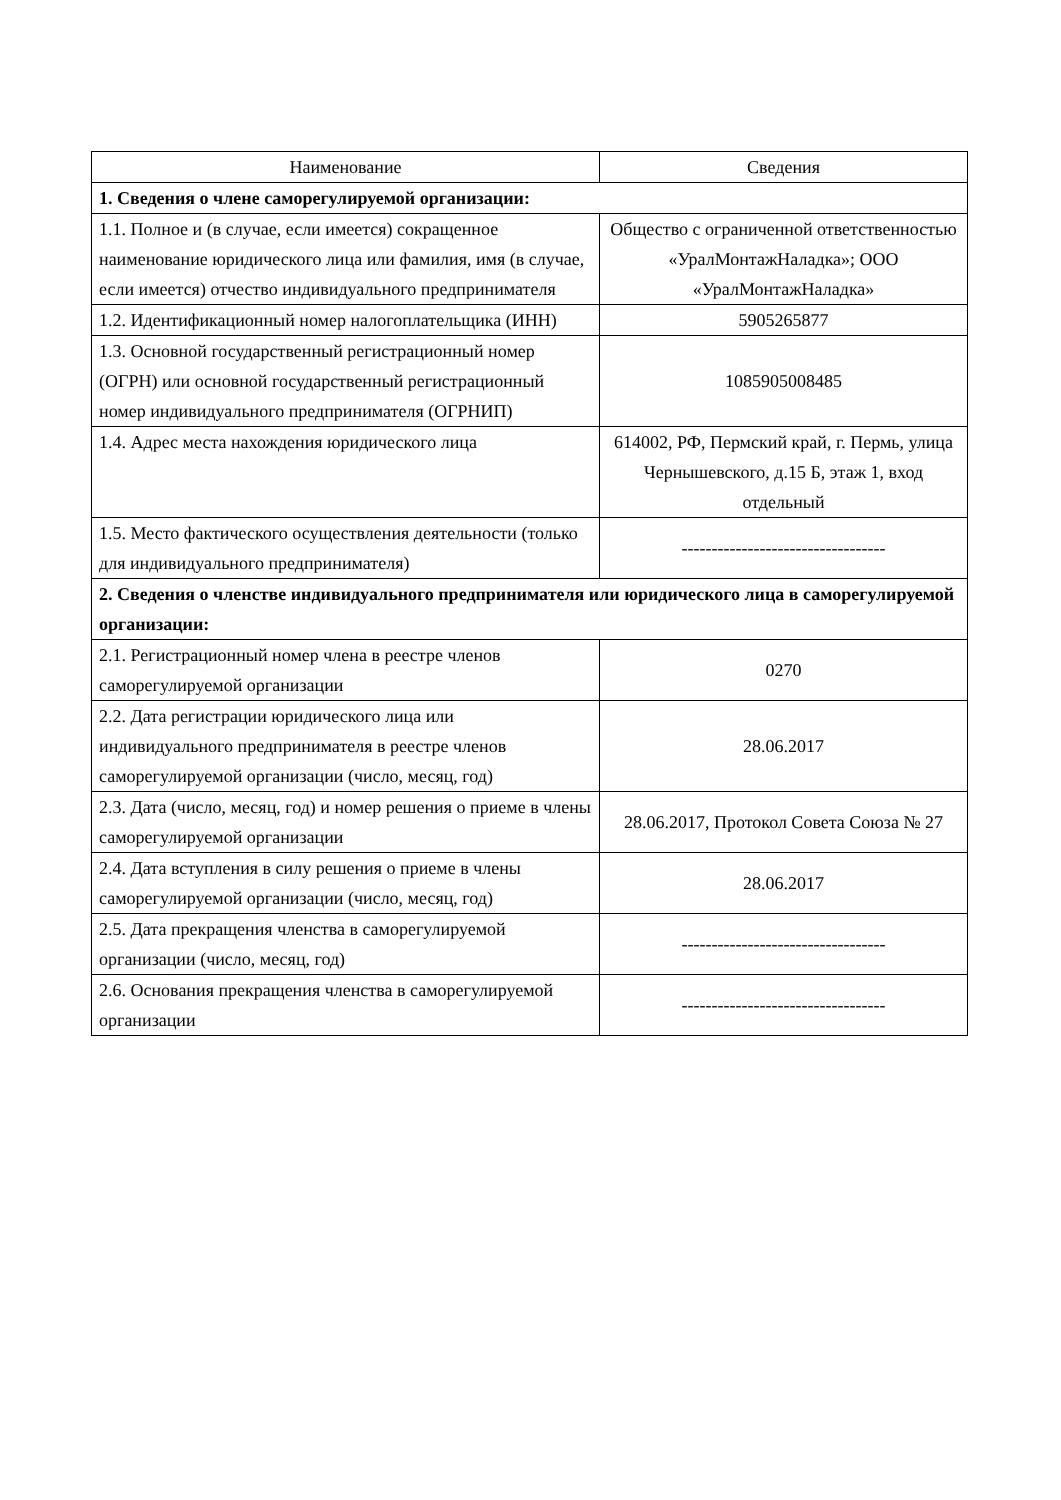| Наименование | Сведения |
| --- | --- |
| 1. Сведения о члене саморегулируемой организации: | |
| 1.1. Полное и (в случае, если имеется) сокращенное наименование юридического лица или фамилия, имя (в случае, если имеется) отчество индивидуального предпринимателя | Общество с ограниченной ответственностью «УралМонтажНаладка»; ООО «УралМонтажНаладка» |
| 1.2. Идентификационный номер налогоплательщика (ИНН) | 5905265877 |
| 1.3. Основной государственный регистрационный номер (ОГРН) или основной государственный регистрационный номер индивидуального предпринимателя (ОГРНИП) | 1085905008485 |
| 1.4. Адрес места нахождения юридического лица | 614002, РФ, Пермский край, г. Пермь, улица Чернышевского, д.15 Б, этаж 1, вход отдельный |
| 1.5. Место фактического осуществления деятельности (только для индивидуального предпринимателя) | ---------------------------------- |
| 2. Сведения о членстве индивидуального предпринимателя или юридического лица в саморегулируемой организации: | |
| 2.1. Регистрационный номер члена в реестре членов саморегулируемой организации | 0270 |
| 2.2. Дата регистрации юридического лица или индивидуального предпринимателя в реестре членов саморегулируемой организации (число, месяц, год) | 28.06.2017 |
| 2.3. Дата (число, месяц, год) и номер решения о приеме в члены саморегулируемой организации | 28.06.2017, Протокол Совета Союза № 27 |
| 2.4. Дата вступления в силу решения о приеме в члены саморегулируемой организации (число, месяц, год) | 28.06.2017 |
| 2.5. Дата прекращения членства в саморегулируемой организации (число, месяц, год) | ---------------------------------- |
| 2.6. Основания прекращения членства в саморегулируемой организации | ---------------------------------- |